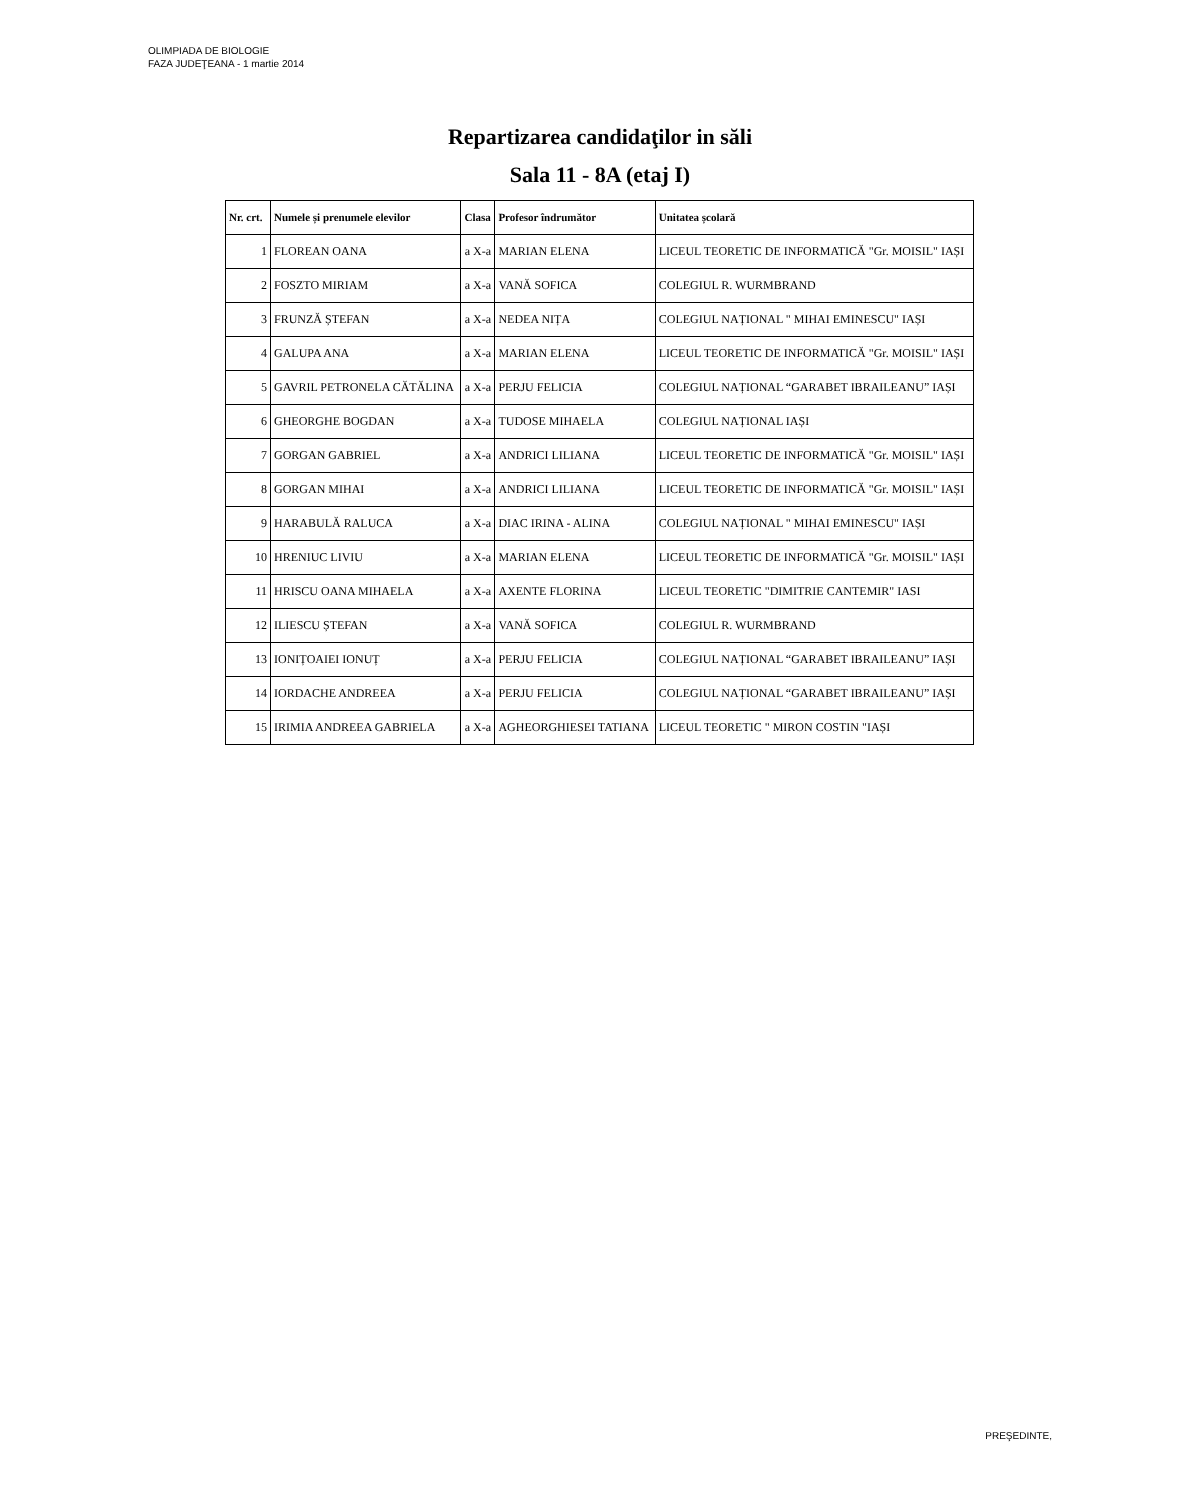OLIMPIADA DE BIOLOGIE
FAZA JUDEŢEANA - 1 martie 2014
Repartizarea candidaţilor in săli
Sala 11 - 8A (etaj I)
| Nr. crt. | Numele și prenumele elevilor | Clasa | Profesor îndrumător | Unitatea școlară |
| --- | --- | --- | --- | --- |
| 1 | FLOREAN OANA | a X-a | MARIAN ELENA | LICEUL TEORETIC DE INFORMATICĂ "Gr. MOISIL" IAȘI |
| 2 | FOSZTO MIRIAM | a X-a | VANĂ SOFICA | COLEGIUL R. WURMBRAND |
| 3 | FRUNZĂ ȘTEFAN | a X-a | NEDEA NIȚA | COLEGIUL NAȚIONAL " MIHAI EMINESCU" IAȘI |
| 4 | GALUPA ANA | a X-a | MARIAN ELENA | LICEUL TEORETIC DE INFORMATICĂ "Gr. MOISIL" IAȘI |
| 5 | GAVRIL PETRONELA CĂTĂLINA | a X-a | PERJU FELICIA | COLEGIUL NAȚIONAL “GARABET IBRAILEANU” IAȘI |
| 6 | GHEORGHE BOGDAN | a X-a | TUDOSE MIHAELA | COLEGIUL NAȚIONAL IAȘI |
| 7 | GORGAN GABRIEL | a X-a | ANDRICI LILIANA | LICEUL TEORETIC DE INFORMATICĂ "Gr. MOISIL" IAȘI |
| 8 | GORGAN MIHAI | a X-a | ANDRICI LILIANA | LICEUL TEORETIC DE INFORMATICĂ "Gr. MOISIL" IAȘI |
| 9 | HARABULĂ RALUCA | a X-a | DIAC IRINA - ALINA | COLEGIUL NAȚIONAL " MIHAI EMINESCU" IAȘI |
| 10 | HRENIUC LIVIU | a X-a | MARIAN ELENA | LICEUL TEORETIC DE INFORMATICĂ "Gr. MOISIL" IAȘI |
| 11 | HRISCU OANA MIHAELA | a X-a | AXENTE FLORINA | LICEUL TEORETIC "DIMITRIE CANTEMIR" IASI |
| 12 | ILIESCU ȘTEFAN | a X-a | VANĂ SOFICA | COLEGIUL R. WURMBRAND |
| 13 | IONIȚOAIEI IONUȚ | a X-a | PERJU FELICIA | COLEGIUL NAȚIONAL “GARABET IBRAILEANU” IAȘI |
| 14 | IORDACHE ANDREEA | a X-a | PERJU FELICIA | COLEGIUL NAȚIONAL “GARABET IBRAILEANU” IAȘI |
| 15 | IRIMIA ANDREEA GABRIELA | a X-a | AGHEORGHIESEI TATIANA | LICEUL TEORETIC " MIRON COSTIN "IAȘI |
PREŞEDINTE,